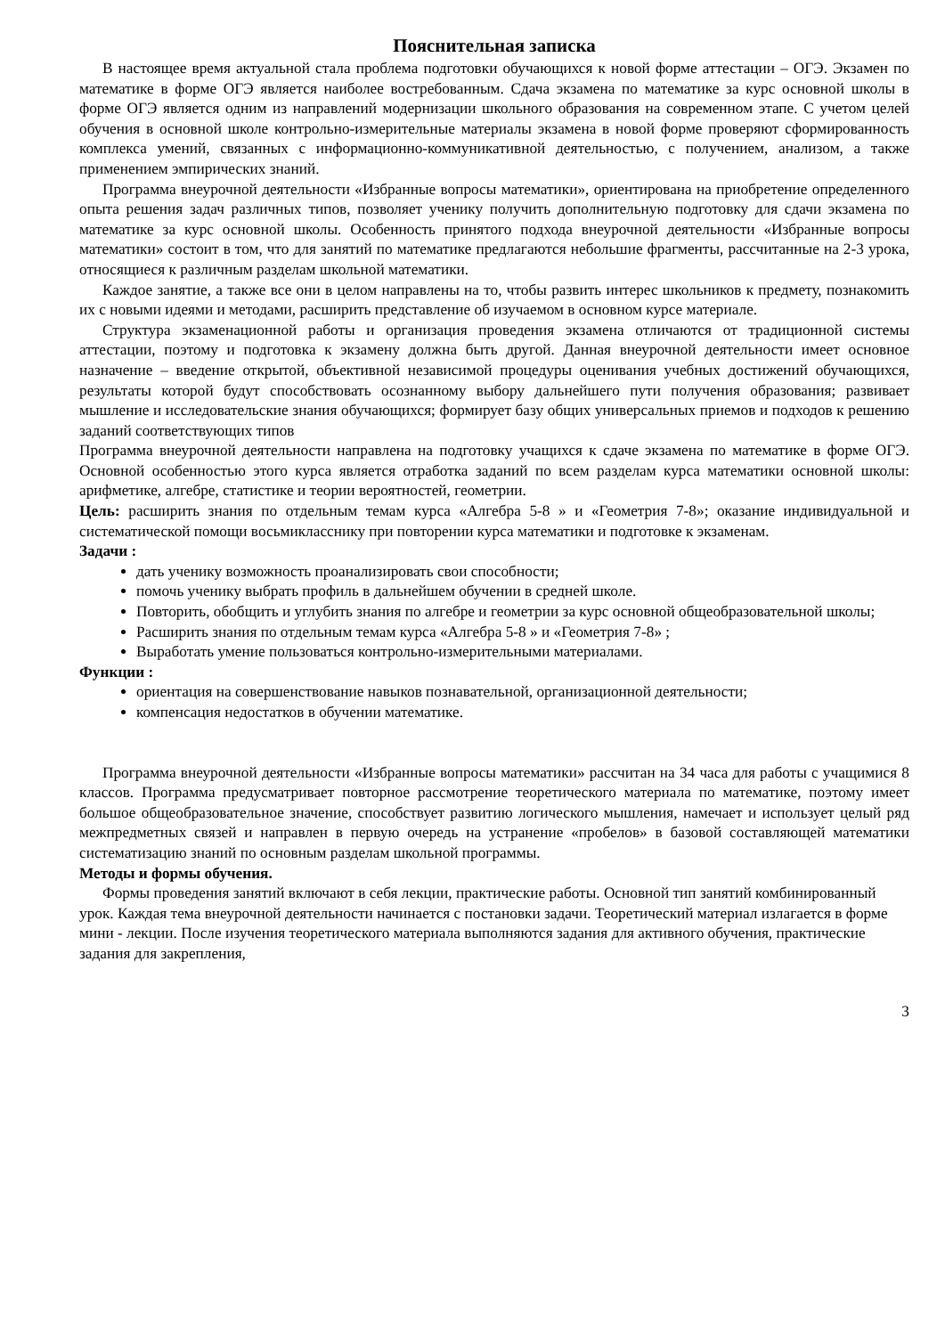Пояснительная записка
В настоящее время актуальной стала проблема подготовки обучающихся к новой форме аттестации – ОГЭ. Экзамен по математике в форме ОГЭ является наиболее востребованным. Сдача экзамена по математике за курс основной школы в форме ОГЭ является одним из направлений модернизации школьного образования на современном этапе. С учетом целей обучения в основной школе контрольно-измерительные материалы экзамена в новой форме проверяют сформированность комплекса умений, связанных с информационно-коммуникативной деятельностью, с получением, анализом, а также применением эмпирических знаний.
Программа внеурочной деятельности «Избранные вопросы математики», ориентирована на приобретение определенного опыта решения задач различных типов, позволяет ученику получить дополнительную подготовку для сдачи экзамена по математике за курс основной школы. Особенность принятого подхода внеурочной деятельности «Избранные вопросы математики» состоит в том, что для занятий по математике предлагаются небольшие фрагменты, рассчитанные на 2-3 урока, относящиеся к различным разделам школьной математики.
Каждое занятие, а также все они в целом направлены на то, чтобы развить интерес школьников к предмету, познакомить их с новыми идеями и методами, расширить представление об изучаемом в основном курсе материале.
Структура экзаменационной работы и организация проведения экзамена отличаются от традиционной системы аттестации, поэтому и подготовка к экзамену должна быть другой. Данная внеурочной деятельности имеет основное назначение – введение открытой, объективной независимой процедуры оценивания учебных достижений обучающихся, результаты которой будут способствовать осознанному выбору дальнейшего пути получения образования; развивает мышление и исследовательские знания обучающихся; формирует базу общих универсальных приемов и подходов к решению заданий соответствующих типов
Программа внеурочной деятельности направлена на подготовку учащихся к сдаче экзамена по математике в форме ОГЭ. Основной особенностью этого курса является отработка заданий по всем разделам курса математики основной школы: арифметике, алгебре, статистике и теории вероятностей, геометрии.
Цель: расширить знания по отдельным темам курса «Алгебра 5-8 » и «Геометрия 7-8»; оказание индивидуальной и систематической помощи восьмикласснику при повторении курса математики и подготовке к экзаменам.
Задачи :
дать ученику возможность проанализировать свои способности;
помочь ученику выбрать профиль в дальнейшем обучении в средней школе.
Повторить, обобщить и углубить знания по алгебре и геометрии за курс основной общеобразовательной школы;
Расширить знания по отдельным темам курса «Алгебра 5-8 » и «Геометрия 7-8» ;
Выработать умение пользоваться контрольно-измерительными материалами.
Функции :
ориентация на совершенствование навыков познавательной, организационной деятельности;
компенсация недостатков в обучении математике.
Программа внеурочной деятельности «Избранные вопросы математики» рассчитан на 34 часа для работы с учащимися 8 классов. Программа предусматривает повторное рассмотрение теоретического материала по математике, поэтому имеет большое общеобразовательное значение, способствует развитию логического мышления, намечает и использует целый ряд межпредметных связей и направлен в первую очередь на устранение «пробелов» в базовой составляющей математики систематизацию знаний по основным разделам школьной программы.
Методы и формы обучения.
Формы проведения занятий включают в себя лекции, практические работы. Основной тип занятий комбинированный урок. Каждая тема внеурочной деятельности начинается с постановки задачи. Теоретический материал излагается в форме мини - лекции. После изучения теоретического материала выполняются задания для активного обучения, практические задания для закрепления,
3